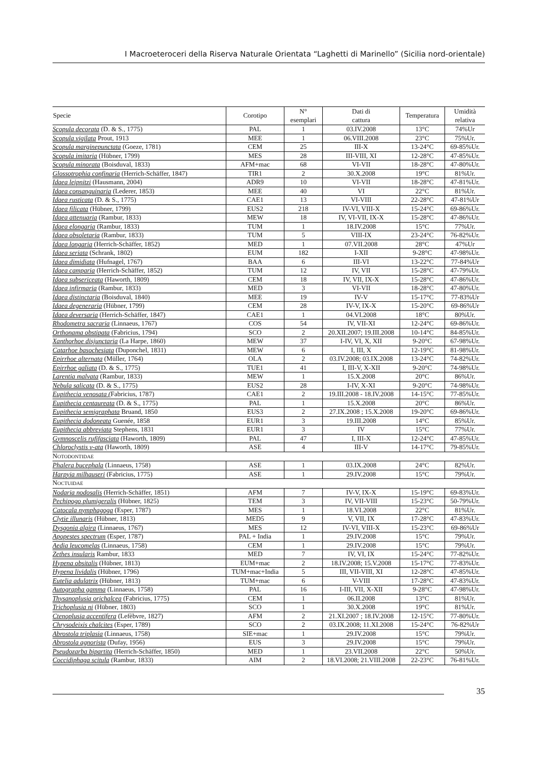I Macroeteroceri della Riserva Naturale Orientata “Laghetti di Marinello” (Sicilia nord-orientale)
| Specie | Corotipo | N° esemplari | Dati di cattura | Temperatura | Umidità relativa |
| --- | --- | --- | --- | --- | --- |
| Scopula decorata (D. & S., 1775) | PAL | 1 | 03.IV.2008 | 13°C | 74%Ur |
| Scopula vigilata Prout, 1913 | MEE | 1 | 06.VIII.2008 | 23°C | 75%Ur. |
| Scopula marginepunctata (Goeze, 1781) | CEM | 25 | III-X | 13-24°C | 69-85%Ur. |
| Scopula imitaria (Hübner, 1799) | MES | 28 | III-VIII, XI | 12-28°C | 47-85%Ur. |
| Scopula minorata (Boisduval, 1833) | AFM+mac | 68 | VI-VII | 18-28°C | 47-80%Ur. |
| Glossotrophia confinaria (Herrich-Schäffer, 1847) | TIR1 | 2 | 30.X.2008 | 19°C | 81%Ur. |
| Idaea leipnitzi (Hausmann, 2004) | ADR9 | 10 | VI-VII | 18-28°C | 47-81%Ur. |
| Idaea consanguinaria (Lederer, 1853) | MEE | 40 | VI | 22°C | 81%Ur. |
| Idaea rusticata (D. & S., 1775) | CAE1 | 13 | VI-VIII | 22-28°C | 47-81%Ur |
| Idaea filicata (Hübner, 1799) | EUS2 | 218 | IV-VI, VIII-X | 15-24°C | 69-86%Ur. |
| Idaea attenuaria (Rambur, 1833) | MEW | 18 | IV, VI-VII, IX-X | 15-28°C | 47-86%Ur. |
| Idaea elongaria (Rambur, 1833) | TUM | 1 | 18.IV.2008 | 15°C | 77%Ur. |
| Idaea obsoletaria (Rambur, 1833) | TUM | 5 | VIII-IX | 23-24°C | 76-82%Ur. |
| Idaea longaria (Herrich-Schäffer, 1852) | MED | 1 | 07.VII.2008 | 28°C | 47%Ur |
| Idaea seriata (Schrank, 1802) | EUM | 182 | I-XII | 9-28°C | 47-98%Ur. |
| Idaea dimidiata (Hufnagel, 1767) | BAA | 6 | III-VI | 13-22°C | 77-84%Ur |
| Idaea camparia (Herrich-Schäffer, 1852) | TUM | 12 | IV, VII | 15-28°C | 47-79%Ur. |
| Idaea subsericeata (Haworth, 1809) | CEM | 18 | IV, VII, IX-X | 15-28°C | 47-86%Ur. |
| Idaea infirmaria (Rambur, 1833) | MED | 3 | VI-VII | 18-28°C | 47-80%Ur. |
| Idaea distinctaria (Boisduval, 1840) | MEE | 19 | IV-V | 15-17°C | 77-83%Ur |
| Idaea degeneraria (Hübner, 1799) | CEM | 28 | IV-V, IX-X | 15-20°C | 69-86%Ur |
| Idaea deversaria (Herrich-Schäffer, 1847) | CAE1 | 1 | 04.VI.2008 | 18°C | 80%Ur. |
| Rhodometra sacraria (Linnaeus, 1767) | COS | 54 | IV, VII-XI | 12-24°C | 69-86%Ur. |
| Orthonama obstipata (Fabricius, 1794) | SCO | 2 | 20.XII.2007; 19.III.2008 | 10-14°C | 84-85%Ur. |
| Xanthorhoe disjunctaria (La Harpe, 1860) | MEW | 37 | I-IV, VI, X, XII | 9-20°C | 67-98%Ur. |
| Catarhoe basochesiata (Duponchel, 1831) | MEW | 6 | I, III, X | 12-19°C | 81-98%Ur. |
| Epirrhoe alternata (Müller, 1764) | OLA | 2 | 03.IV.2008; 03.IX.2008 | 13-24°C | 74-82%Ur. |
| Epirrhoe galiata (D. & S., 1775) | TUE1 | 41 | I, III-V, X-XII | 9-20°C | 74-98%Ur. |
| Larentia malvata (Rambur, 1833) | MEW | 1 | 15.X.2008 | 20°C | 86%Ur. |
| Nebula salicata (D. & S., 1775) | EUS2 | 28 | I-IV, X-XI | 9-20°C | 74-98%Ur. |
| Eupithecia venosata ( Fabricius, 1787) | CAE1 | 2 | 19.III.2008 - 18.IV.2008 | 14-15°C | 77-85%Ur. |
| Eupithecia centaureata (D. & S., 1775) | PAL | 1 | 15.X.2008 | 20°C | 86%Ur. |
| Eupithecia semigraphata Bruand, 1850 | EUS3 | 2 | 27.IX.2008 ; 15.X.2008 | 19-20°C | 69-86%Ur. |
| Eupithecia dodoneata Guenée, 1858 | EUR1 | 3 | 19.III.2008 | 14°C | 85%Ur. |
| Eupithecia abbreviata Stephens, 1831 | EUR1 | 3 | IV | 15°C | 77%Ur. |
| Gymnoscelis rufifasciata (Haworth, 1809) | PAL | 47 | I, III-X | 12-24°C | 47-85%Ur. |
| Chloroclystis v-ata (Haworth, 1809) | ASE | 4 | III-V | 14-17°C | 79-85%Ur. |
| N OTODONTIDAE | | | | | |
| Phalera bucephala (Linnaeus, 1758) | ASE | 1 | 03.IX.2008 | 24°C | 82%Ur. |
| Harpyia milhauseri (Fabricius, 1775) | ASE | 1 | 29.IV.2008 | 15°C | 79%Ur. |
| N OCTUIDAE | | | | | |
| Nodaria nodosalis (Herrich-Schäffer, 1851) | AFM | 7 | IV-V, IX-X | 15-19°C | 69-83%Ur. |
| Pechipogo plumigeralis (Hübner, 1825) | TEM | 3 | IV, VII-VIII | 15-23°C | 50-79%Ur. |
| Catocala nymphagoga (Esper, 1787) | MES | 1 | 18.VI.2008 | 22°C | 81%Ur. |
| Clytie illunaris (Hübner, 1813) | MED5 | 9 | V, VII, IX | 17-28°C | 47-83%Ur. |
| Dysgonia algira (Linnaeus, 1767) | MES | 12 | IV-VI, VIII-X | 15-23°C | 69-86%Ur |
| Apopestes spectrum (Esper, 1787) | PAL + India | 1 | 29.IV.2008 | 15°C | 79%Ur. |
| Aedia leucomelas (Linnaeus, 1758) | CEM | 1 | 29.IV.2008 | 15°C | 79%Ur. |
| Zethes insularis Rambur, 1833 | MED | 7 | IV, VI, IX | 15-24°C | 77-82%Ur. |
| Hypena obsitalis (Hübner, 1813) | EUM+mac | 2 | 18.IV.2008; 15.V.2008 | 15-17°C | 77-83%Ur. |
| Hypena lividalis (Hübner, 1796) | TUM+mac+India | 5 | III, VII-VIII, XI | 12-28°C | 47-85%Ur. |
| Eutelia adulatrix (Hübner, 1813) | TUM+mac | 6 | V-VIII | 17-28°C | 47-83%Ur. |
| Autographa gamma (Linnaeus, 1758) | PAL | 16 | I-III, VII, X-XII | 9-28°C | 47-98%Ur. |
| Thysanoplusia orichalcea (Fabricius, 1775) | CEM | 1 | 06.II.2008 | 13°C | 81%Ur. |
| Trichoplusia ni (Hübner, 1803) | SCO | 1 | 30.X.2008 | 19°C | 81%Ur. |
| Ctenoplusia accentifera (Lefèbvre, 1827) | AFM | 2 | 21.XI.2007 ; 18.IV.2008 | 12-15°C | 77-80%Ur. |
| Chrysodeixis chalcites (Esper, 1789) | SCO | 2 | 03.IX.2008; 11.XI.2008 | 15-24°C | 76-82%Ur |
| Abrostola triplasia (Linnaeus, 1758) | SIE+mac | 1 | 29.IV.2008 | 15°C | 79%Ur. |
| Abrostola agnorista (Dufay, 1956) | EUS | 3 | 29.IV.2008 | 15°C | 79%Ur. |
| Pseudozarba bipartita (Herrich-Schäffer, 1850) | MED | 1 | 23.VII.2008 | 22°C | 50%Ur. |
| Coccidiphaga scitula (Rambur, 1833) | AIM | 2 | 18.VI.2008; 21.VIII.2008 | 22-23°C | 76-81%Ur. |
35